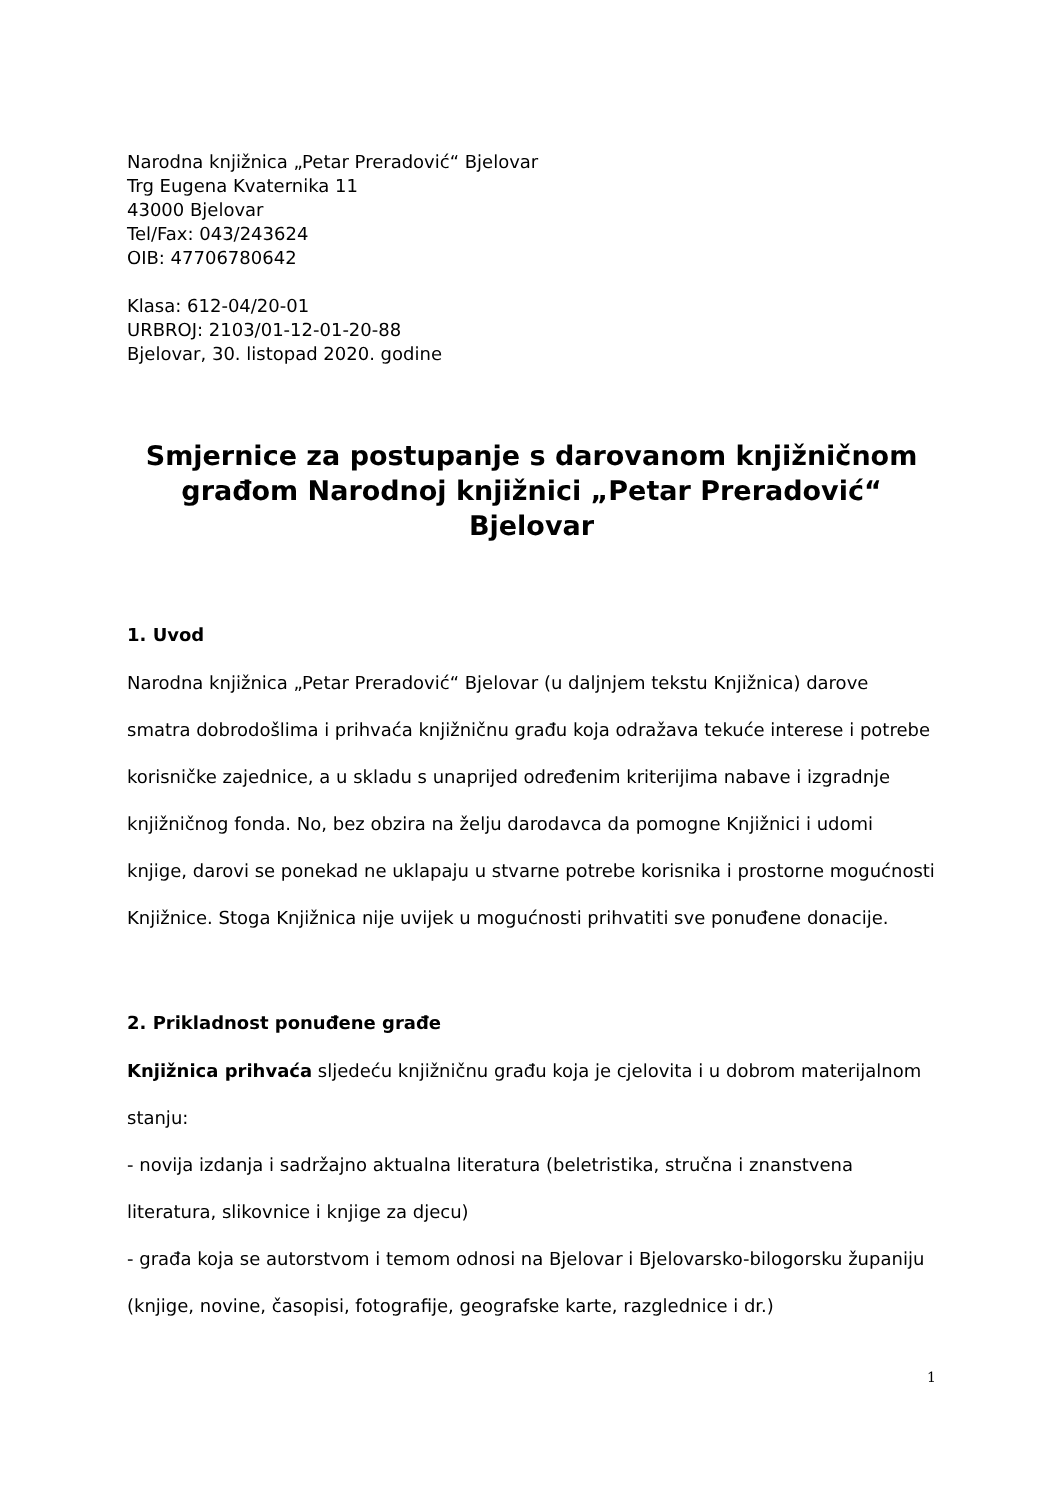Narodna knjižnica „Petar Preradović“ Bjelovar
Trg Eugena Kvaternika 11
43000 Bjelovar
Tel/Fax: 043/243624
OIB: 47706780642
Klasa: 612-04/20-01
URBROJ: 2103/01-12-01-20-88
Bjelovar, 30. listopad 2020. godine
Smjernice za postupanje s darovanom knjižničnom građom Narodnoj knjižnici „Petar Preradović“ Bjelovar
1. Uvod
Narodna knjižnica „Petar Preradović“ Bjelovar (u daljnjem tekstu Knjižnica) darove smatra dobrodošlima i prihvaća knjižničnu građu koja odražava tekuće interese i potrebe korisničke zajednice, a u skladu s unaprijed određenim kriterijima nabave i izgradnje knjižničnog fonda. No, bez obzira na želju darodavca da pomogne Knjižnici i udomi knjige, darovi se ponekad ne uklapaju u stvarne potrebe korisnika i prostorne mogućnosti Knjižnice. Stoga Knjižnica nije uvijek u mogućnosti prihvatiti sve ponuđene donacije.
2. Prikladnost ponuđene građe
Knjižnica prihvaća sljedeću knjižničnu građu koja je cjelovita i u dobrom materijalnom stanju:
- novija izdanja i sadržajno aktualna literatura (beletristika, stručna i znanstvena literatura, slikovnice i knjige za djecu)
- građa koja se autorstvom i temom odnosi na Bjelovar i Bjelovarsko-bilogorsku županiju (knjige, novine, časopisi, fotografije, geografske karte, razglednice i dr.)
1